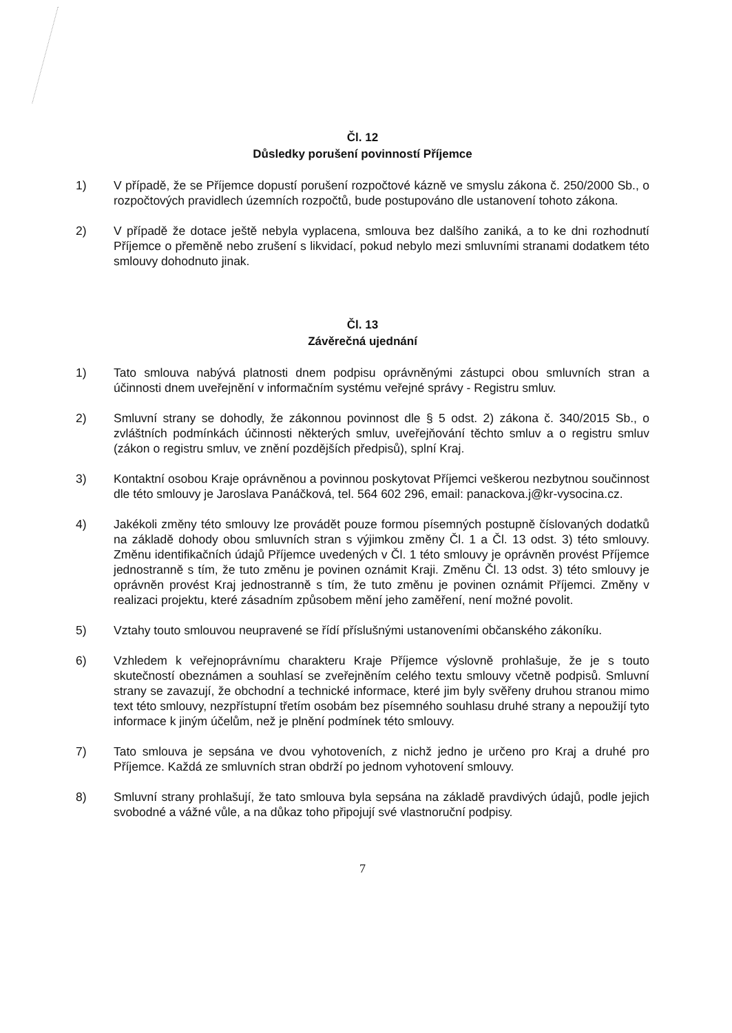Čl. 12
Důsledky porušení povinností Příjemce
1) V případě, že se Příjemce dopustí porušení rozpočtové kázně ve smyslu zákona č. 250/2000 Sb., o rozpočtových pravidlech územních rozpočtů, bude postupováno dle ustanovení tohoto zákona.
2) V případě že dotace ještě nebyla vyplacena, smlouva bez dalšího zaniká, a to ke dni rozhodnutí Příjemce o přeměně nebo zrušení s likvidací, pokud nebylo mezi smluvními stranami dodatkem této smlouvy dohodnuto jinak.
Čl. 13
Závěrečná ujednání
1) Tato smlouva nabývá platnosti dnem podpisu oprávněnými zástupci obou smluvních stran a účinnosti dnem uveřejnění v informačním systému veřejné správy - Registru smluv.
2) Smluvní strany se dohodly, že zákonnou povinnost dle § 5 odst. 2) zákona č. 340/2015 Sb., o zvláštních podmínkách účinnosti některých smluv, uveřejňování těchto smluv a o registru smluv (zákon o registru smluv, ve znění pozdějších předpisů), splní Kraj.
3) Kontaktní osobou Kraje oprávněnou a povinnou poskytovat Příjemci veškerou nezbytnou součinnost dle této smlouvy je Jaroslava Panáčková, tel. 564 602 296, email: panackova.j@kr-vysocina.cz.
4) Jakékoli změny této smlouvy lze provádět pouze formou písemných postupně číslovaných dodatků na základě dohody obou smluvních stran s výjimkou změny Čl. 1 a Čl. 13 odst. 3) této smlouvy. Změnu identifikačních údajů Příjemce uvedených v Čl. 1 této smlouvy je oprávněn provést Příjemce jednostranně s tím, že tuto změnu je povinen oznámit Kraji. Změnu Čl. 13 odst. 3) této smlouvy je oprávněn provést Kraj jednostranně s tím, že tuto změnu je povinen oznámit Příjemci. Změny v realizaci projektu, které zásadním způsobem mění jeho zaměření, není možné povolit.
5) Vztahy touto smlouvou neupravené se řídí příslušnými ustanoveními občanského zákoníku.
6) Vzhledem k veřejnoprávnímu charakteru Kraje Příjemce výslovně prohlašuje, že je s touto skutečností obeznámen a souhlasí se zveřejněním celého textu smlouvy včetně podpisů. Smluvní strany se zavazují, že obchodní a technické informace, které jim byly svěřeny druhou stranou mimo text této smlouvy, nezpřístupní třetím osobám bez písemného souhlasu druhé strany a nepoužijí tyto informace k jiným účelům, než je plnění podmínek této smlouvy.
7) Tato smlouva je sepsána ve dvou vyhotoveních, z nichž jedno je určeno pro Kraj a druhé pro Příjemce. Každá ze smluvních stran obdrží po jednom vyhotovení smlouvy.
8) Smluvní strany prohlašují, že tato smlouva byla sepsána na základě pravdivých údajů, podle jejich svobodné a vážné vůle, a na důkaz toho připojují své vlastnoruční podpisy.
7